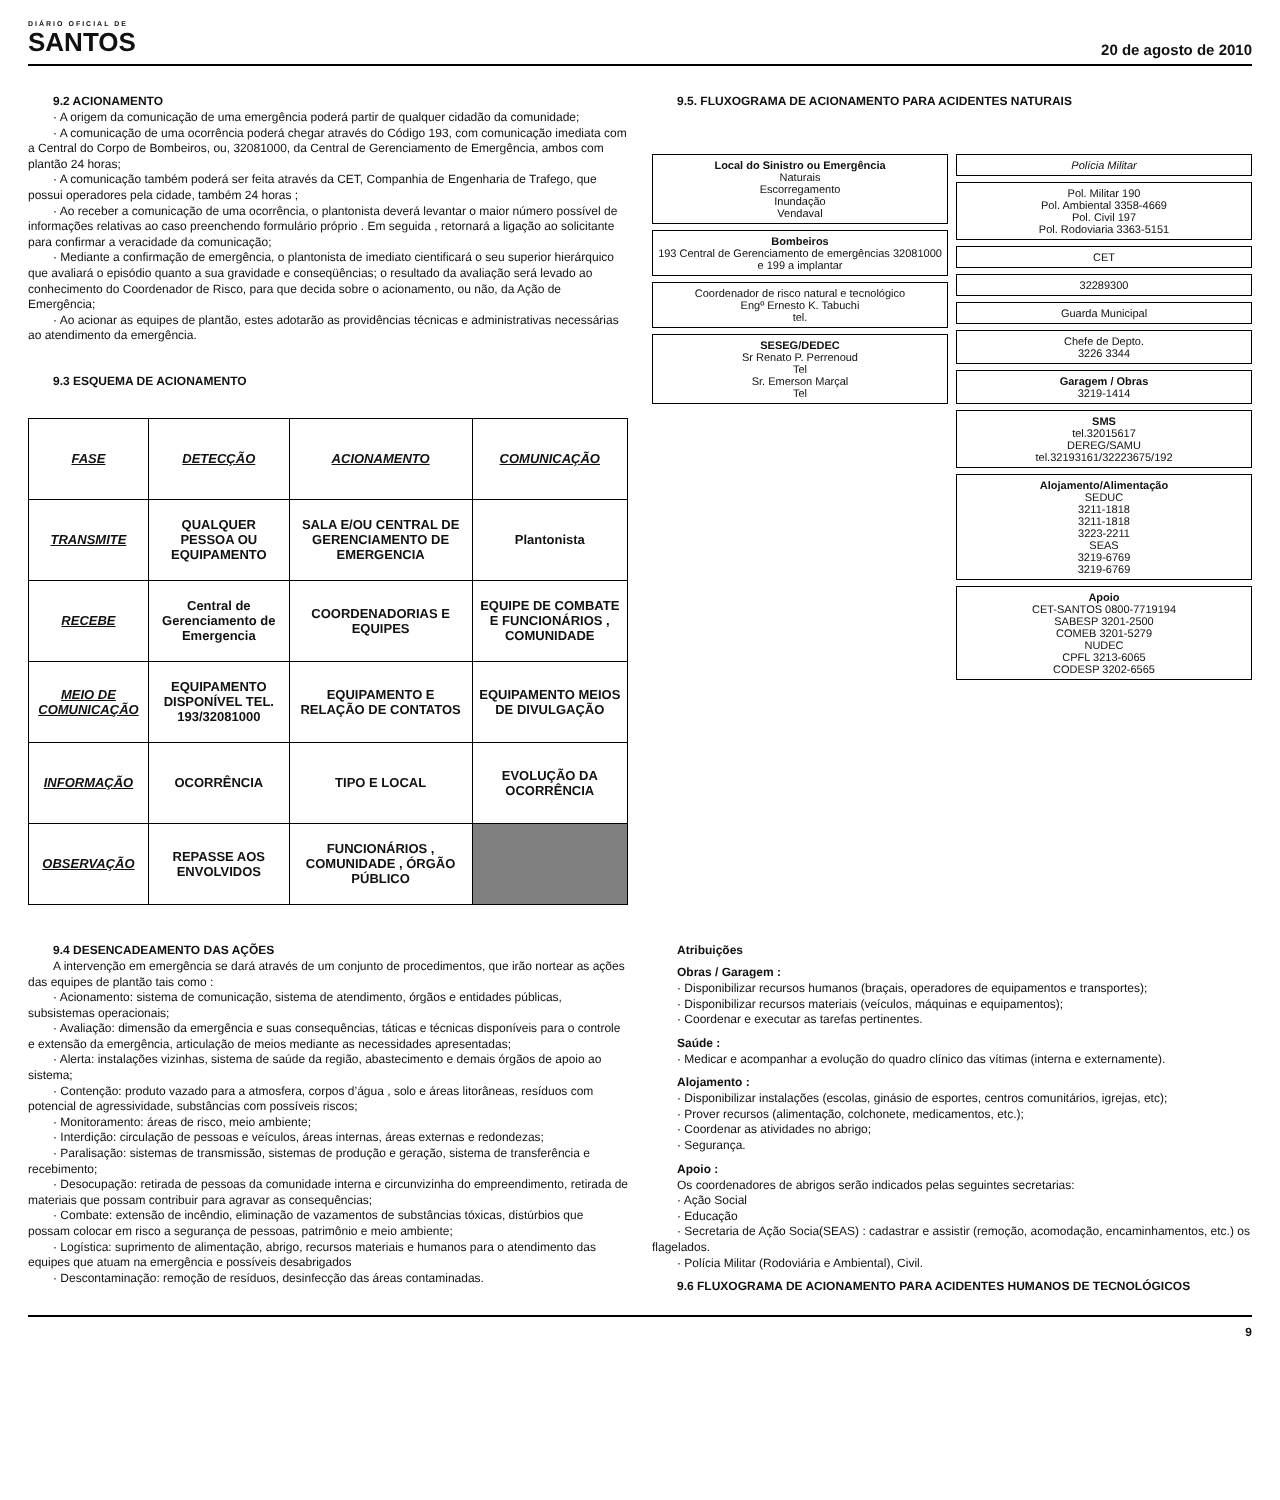DIÁRIO OFICIAL DE
SANTOS
20 de agosto de 2010
9.2 ACIONAMENTO
· A origem da comunicação de uma emergência poderá partir de qualquer cidadão da comunidade;
· A comunicação de uma ocorrência poderá chegar através do Código 193, com comunicação imediata com a Central do Corpo de Bombeiros, ou, 32081000, da Central de Gerenciamento de Emergência, ambos com plantão 24 horas;
· A comunicação também poderá ser feita através da CET, Companhia de Engenharia de Trafego, que possui operadores pela cidade, também 24 horas ;
· Ao receber a comunicação de uma ocorrência, o plantonista deverá levantar o maior número possível de informações relativas ao caso preenchendo formulário próprio . Em seguida , retornará a ligação ao solicitante para confirmar a veracidade da comunicação;
· Mediante a confirmação de emergência, o plantonista de imediato cientificará o seu superior hierárquico que avaliará o episódio quanto a sua gravidade e conseqüências; o resultado da avaliação será levado ao conhecimento do Coordenador de Risco, para que decida sobre o acionamento, ou não, da Ação de Emergência;
· Ao acionar as equipes de plantão, estes adotarão as providências técnicas e administrativas necessárias ao atendimento da emergência.
9.3 ESQUEMA DE ACIONAMENTO
| FASE | DETECÇÃO | ACIONAMENTO | COMUNICAÇÃO |
| TRANSMITE | QUALQUER PESSOA OU EQUIPAMENTO | SALA E/OU CENTRAL DE GERENCIAMENTO DE EMERGENCIA | Plantonista |
| RECEBE | Central de Gerenciamento de Emergencia | COORDENADORIAS E EQUIPES | EQUIPE DE COMBATE E FUNCIONÁRIOS , COMUNIDADE |
| MEIO DE COMUNICAÇÃO | EQUIPAMENTO DISPONÍVEL TEL. 193/32081000 | EQUIPAMENTO E RELAÇÃO DE CONTATOS | EQUIPAMENTO MEIOS DE DIVULGAÇÃO |
| INFORMAÇÃO | OCORRÊNCIA | TIPO E LOCAL | EVOLUÇÃO DA OCORRÊNCIA |
| OBSERVAÇÃO | REPASSE AOS ENVOLVIDOS | FUNCIONÁRIOS , COMUNIDADE , ÓRGÃO PÚBLICO | |
9.5. FLUXOGRAMA DE ACIONAMENTO PARA ACIDENTES NATURAIS
Local do Sinistro ou Emergência
Naturais
Escorregamento
Inundação
Vendaval
Bombeiros
193 Central de Gerenciamento de emergências 32081000 e 199 a implantar
Coordenador de risco natural e tecnológico
Engº Ernesto K. Tabuchi
tel.
SESEG/DEDEC
Sr Renato P. Perrenoud
Tel
Sr. Emerson Marçal
Tel
Polícia Militar
Pol. Militar 190
Pol. Ambiental 3358-4669
Pol. Civil 197
Pol. Rodoviaria 3363-5151
CET
32289300
Guarda Municipal
Chefe de Depto.
3226 3344
Garagem / Obras
3219-1414
SMS
tel.32015617
DEREG/SAMU
tel.32193161/32223675/192
Alojamento/Alimentação
SEDUC
3211-1818
3211-1818
3223-2211
SEAS
3219-6769
3219-6769
Apoio
CET-SANTOS 0800-7719194
SABESP 3201-2500
COMEB 3201-5279
NUDEC
CPFL 3213-6065
CODESP 3202-6565
9.4 DESENCADEAMENTO DAS AÇÕES
A intervenção em emergência se dará através de um conjunto de procedimentos, que irão nortear as ações das equipes de plantão tais como :
· Acionamento: sistema de comunicação, sistema de atendimento, órgãos e entidades públicas, subsistemas operacionais;
· Avaliação: dimensão da emergência e suas consequências, táticas e técnicas disponíveis para o controle e extensão da emergência, articulação de meios mediante as necessidades apresentadas;
· Alerta: instalações vizinhas, sistema de saúde da região, abastecimento e demais órgãos de apoio ao sistema;
· Contenção: produto vazado para a atmosfera, corpos d’água , solo e áreas litorâneas, resíduos com potencial de agressividade, substâncias com possíveis riscos;
· Monitoramento: áreas de risco, meio ambiente;
· Interdição: circulação de pessoas e veículos, áreas internas, áreas externas e redondezas;
· Paralisação: sistemas de transmissão, sistemas de produção e geração, sistema de transferência e recebimento;
· Desocupação: retirada de pessoas da comunidade interna e circunvizinha do empreendimento, retirada de materiais que possam contribuir para agravar as consequências;
· Combate: extensão de incêndio, eliminação de vazamentos de substâncias tóxicas, distúrbios que possam colocar em risco a segurança de pessoas, patrimônio e meio ambiente;
· Logística: suprimento de alimentação, abrigo, recursos materiais e humanos para o atendimento das equipes que atuam na emergência e possíveis desabrigados
· Descontaminação: remoção de resíduos, desinfecção das áreas contaminadas.
Atribuições
Obras / Garagem :
· Disponibilizar recursos humanos (braçais, operadores de equipamentos e transportes);
· Disponibilizar recursos materiais (veículos, máquinas e equipamentos);
· Coordenar e executar as tarefas pertinentes.
Saúde :
· Medicar e acompanhar a evolução do quadro clínico das vítimas (interna e externamente).
Alojamento :
· Disponibilizar instalações (escolas, ginásio de esportes, centros comunitários, igrejas, etc);
· Prover recursos (alimentação, colchonete, medicamentos, etc.);
· Coordenar as atividades no abrigo;
· Segurança.
Apoio :
Os coordenadores de abrigos serão indicados pelas seguintes secretarias:
· Ação Social
· Educação
· Secretaria de Ação Socia(SEAS) : cadastrar e assistir (remoção, acomodação, encaminhamentos, etc.) os flagelados.
· Polícia Militar (Rodoviária e Ambiental), Civil.
9.6 FLUXOGRAMA DE ACIONAMENTO PARA ACIDENTES HUMANOS DE TECNOLÓGICOS
9